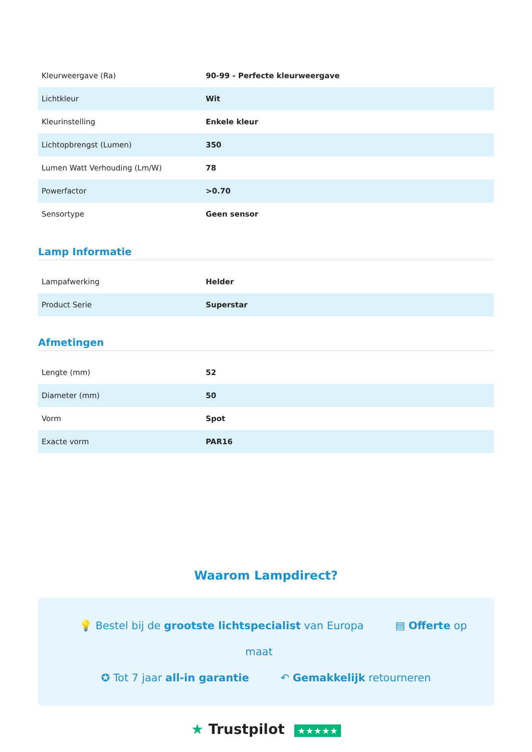| Kleurweergave (Ra) | 90-99 - Perfecte kleurweergave |
| Lichtkleur | Wit |
| Kleurinstelling | Enkele kleur |
| Lichtopbrengst (Lumen) | 350 |
| Lumen Watt Verhouding (Lm/W) | 78 |
| Powerfactor | >0.70 |
| Sensortype | Geen sensor |
Lamp Informatie
| Lampafwerking | Helder |
| Product Serie | Superstar |
Afmetingen
| Lengte (mm) | 52 |
| Diameter (mm) | 50 |
| Vorm | Spot |
| Exacte vorm | PAR16 |
Waarom Lampdirect?
💡 Bestel bij de grootste lichtspecialist van Europa ▤ Offerte op maat
✪ Tot 7 jaar all-in garantie ↶ Gemakkelijk retourneren
★ Trustpilot ★★★★★